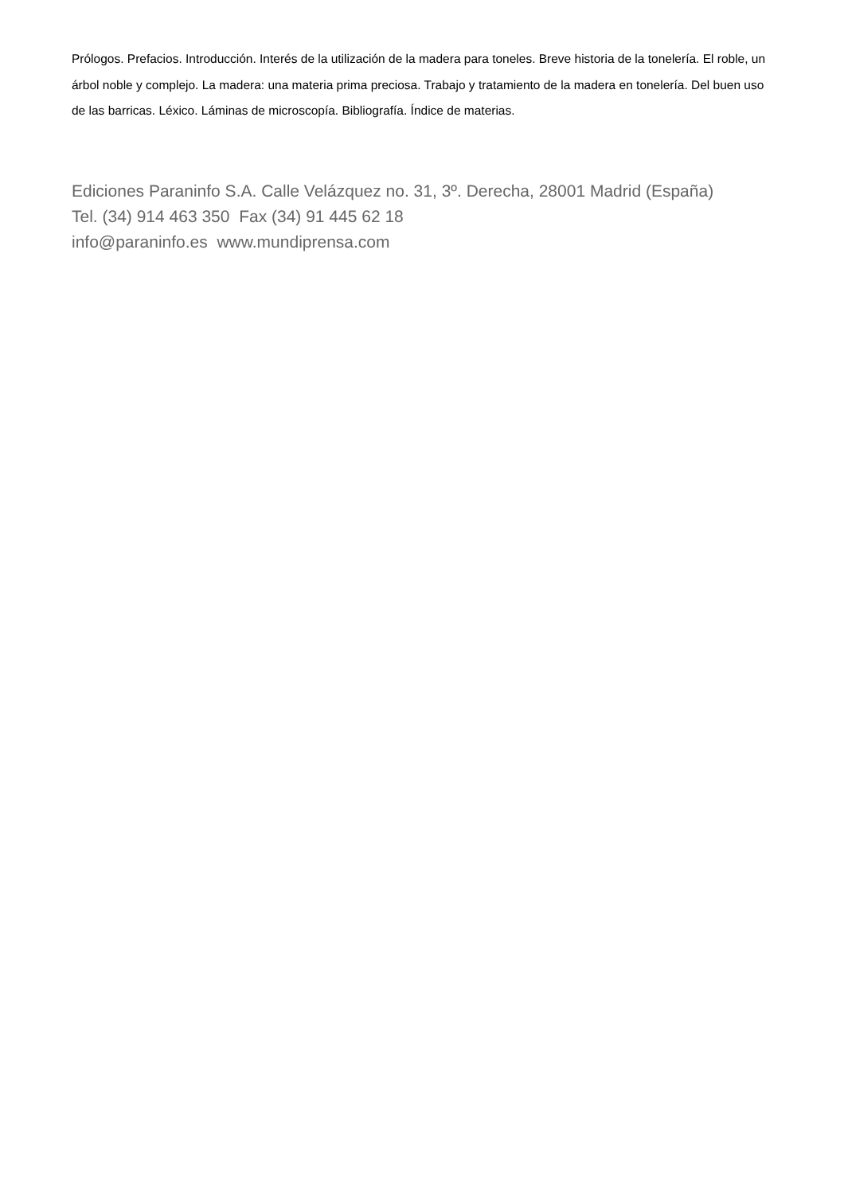Prólogos. Prefacios. Introducción. Interés de la utilización de la madera para toneles. Breve historia de la tonelería. El roble, un árbol noble y complejo. La madera: una materia prima preciosa. Trabajo y tratamiento de la madera en tonelería. Del buen uso de las barricas. Léxico. Láminas de microscopía. Bibliografía. Índice de materias.
Ediciones Paraninfo S.A. Calle Velázquez no. 31, 3º. Derecha, 28001 Madrid (España)
Tel. (34) 914 463 350 Fax (34) 91 445 62 18
info@paraninfo.es www.mundiprensa.com